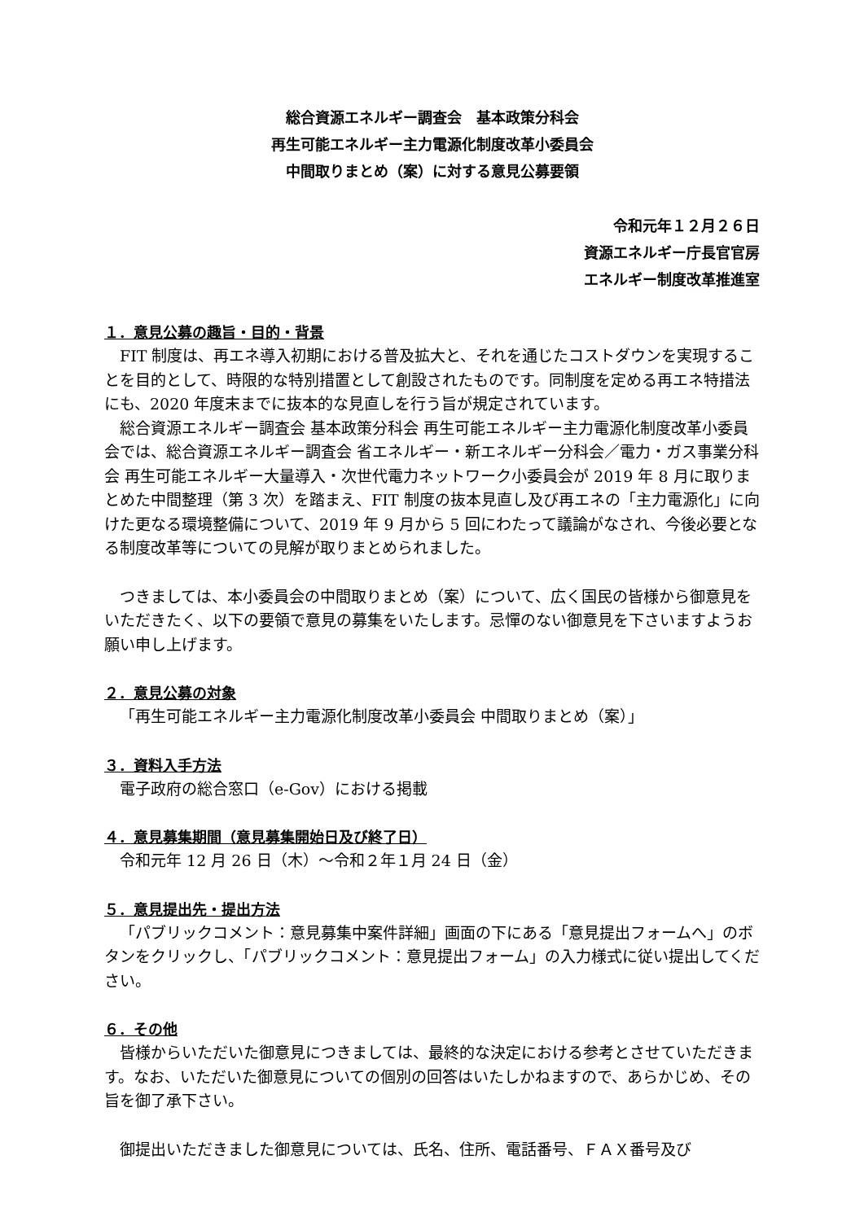総合資源エネルギー調査会　基本政策分科会
再生可能エネルギー主力電源化制度改革小委員会
中間取りまとめ（案）に対する意見公募要領
令和元年１２月２６日
資源エネルギー庁長官官房
エネルギー制度改革推進室
１．意見公募の趣旨・目的・背景
FIT 制度は、再エネ導入初期における普及拡大と、それを通じたコストダウンを実現することを目的として、時限的な特別措置として創設されたものです。同制度を定める再エネ特措法にも、2020 年度末までに抜本的な見直しを行う旨が規定されています。
総合資源エネルギー調査会 基本政策分科会 再生可能エネルギー主力電源化制度改革小委員会では、総合資源エネルギー調査会 省エネルギー・新エネルギー分科会／電力・ガス事業分科会 再生可能エネルギー大量導入・次世代電力ネットワーク小委員会が 2019 年 8 月に取りまとめた中間整理（第 3 次）を踏まえ、FIT 制度の抜本見直し及び再エネの「主力電源化」に向けた更なる環境整備について、2019 年 9 月から 5 回にわたって議論がなされ、今後必要となる制度改革等についての見解が取りまとめられました。
つきましては、本小委員会の中間取りまとめ（案）について、広く国民の皆様から御意見をいただきたく、以下の要領で意見の募集をいたします。忌憚のない御意見を下さいますようお願い申し上げます。
２．意見公募の対象
「再生可能エネルギー主力電源化制度改革小委員会 中間取りまとめ（案）」
３．資料入手方法
電子政府の総合窓口（e-Gov）における掲載
４．意見募集期間（意見募集開始日及び終了日）
令和元年 12 月 26 日（木）～令和２年１月 24 日（金）
５．意見提出先・提出方法
「パブリックコメント：意見募集中案件詳細」画面の下にある「意見提出フォームへ」のボタンをクリックし、「パブリックコメント：意見提出フォーム」の入力様式に従い提出してください。
６．その他
皆様からいただいた御意見につきましては、最終的な決定における参考とさせていただきます。なお、いただいた御意見についての個別の回答はいたしかねますので、あらかじめ、その旨を御了承下さい。
御提出いただきました御意見については、氏名、住所、電話番号、ＦＡＸ番号及び